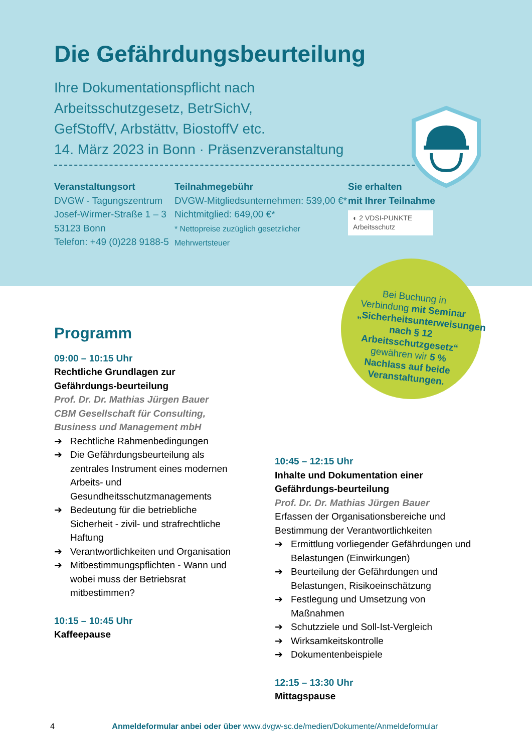Die Gefährdungsbeurteilung
Ihre Dokumentationspflicht nach
Arbeitsschutzgesetz, BetrSichV,
GefStoffV, Arbstättv, BiostoffV etc.
14. März 2023 in Bonn · Präsenzveranstaltung
Veranstaltungsort
DVGW - Tagungszentrum
Josef-Wirmer-Straße 1 – 3
53123 Bonn
Telefon: +49 (0)228 9188-5
Teilnahmegebühr
DVGW-Mitgliedsunternehmen: 539,00 €*
Nichtmitglied: 649,00 €*
* Nettopreise zuzüglich gesetzlicher Mehrwertsteuer
Sie erhalten
mit Ihrer Teilnahme
◐ 2 VDSI-PUNKTE Arbeitsschutz
Bei Buchung in Verbindung mit Seminar „Sicherheitsunterweisungen nach § 12 Arbeitsschutzgesetz“ gewähren wir 5 % Nachlass auf beide Veranstaltungen.
Programm
09:00 – 10:15 Uhr
Rechtliche Grundlagen zur Gefährdungs-beurteilung
Prof. Dr. Dr. Mathias Jürgen Bauer
CBM Gesellschaft für Consulting, Business und Management mbH
➔ Rechtliche Rahmenbedingungen
➔ Die Gefährdungsbeurteilung als zentrales Instrument eines modernen Arbeits- und Gesundheitsschutzmanagements
➔ Bedeutung für die betriebliche Sicherheit - zivil- und strafrechtliche Haftung
➔ Verantwortlichkeiten und Organisation
➔ Mitbestimmungspflichten - Wann und wobei muss der Betriebsrat mitbestimmen?
10:15 – 10:45 Uhr
Kaffeepause
10:45 – 12:15 Uhr
Inhalte und Dokumentation einer Gefährdungs-beurteilung
Prof. Dr. Dr. Mathias Jürgen Bauer
Erfassen der Organisationsbereiche und Bestimmung der Verantwortlichkeiten
➔ Ermittlung vorliegender Gefährdungen und Belastungen (Einwirkungen)
➔ Beurteilung der Gefährdungen und Belastungen, Risikoeinschätzung
➔ Festlegung und Umsetzung von Maßnahmen
➔ Schutzziele und Soll-Ist-Vergleich
➔ Wirksamkeitskontrolle
➔ Dokumentenbeispiele
12:15 – 13:30 Uhr
Mittagspause
4 Anmeldeformular anbei oder über www.dvgw-sc.de/medien/Dokumente/Anmeldeformular